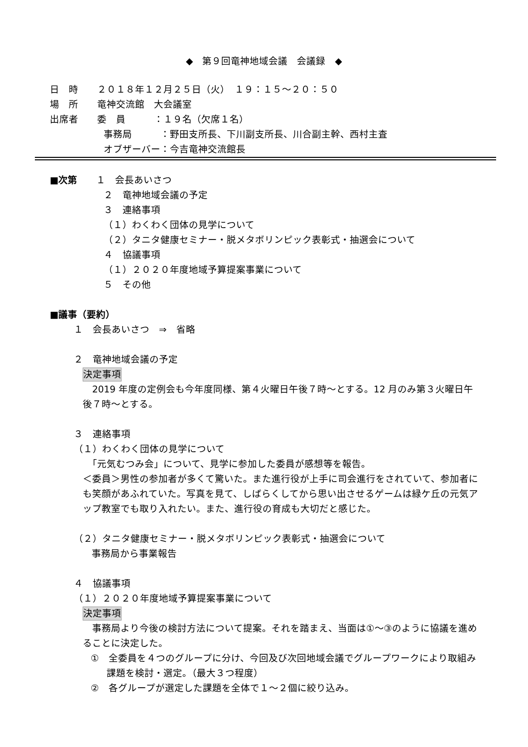◆　第９回竜神地域会議　会議録　◆
日　時　　２０１８年１２月２５日（火）　１９：１５～２０：５０
場　所　　竜神交流館　大会議室
出席者　　委　員　　　：１９名（欠席１名）
事務局　　　：野田支所長、下川副支所長、川合副主幹、西村主査
オブザーバー：今吉竜神交流館長
■次第　　１　会長あいさつ
２　竜神地域会議の予定
３　連絡事項
（１）わくわく団体の見学について
（２）タニタ健康セミナー・脱メタボリンピック表彰式・抽選会について
４　協議事項
（１）２０２０年度地域予算提案事業について
５　その他
■議事（要約）
１　会長あいさつ　⇒　省略
２　竜神地域会議の予定
決定事項
　2019 年度の定例会も今年度同様、第４火曜日午後７時～とする。12 月のみ第３火曜日午後７時～とする。
３　連絡事項
（１）わくわく団体の見学について
　「元気むつみ会」について、見学に参加した委員が感想等を報告。
＜委員＞男性の参加者が多くて驚いた。また進行役が上手に司会進行をされていて、参加者にも笑顔があふれていた。写真を見て、しばらくしてから思い出させるゲームは緑ケ丘の元気アップ教室でも取り入れたい。また、進行役の育成も大切だと感じた。
（２）タニタ健康セミナー・脱メタボリンピック表彰式・抽選会について
事務局から事業報告
４　協議事項
（１）２０２０年度地域予算提案事業について
決定事項
　事務局より今後の検討方法について提案。それを踏まえ、当面は①～③のように協議を進めることに決定した。
①　全委員を４つのグループに分け、今回及び次回地域会議でグループワークにより取組み課題を検討・選定。（最大３つ程度）
②　各グループが選定した課題を全体で１～２個に絞り込み。